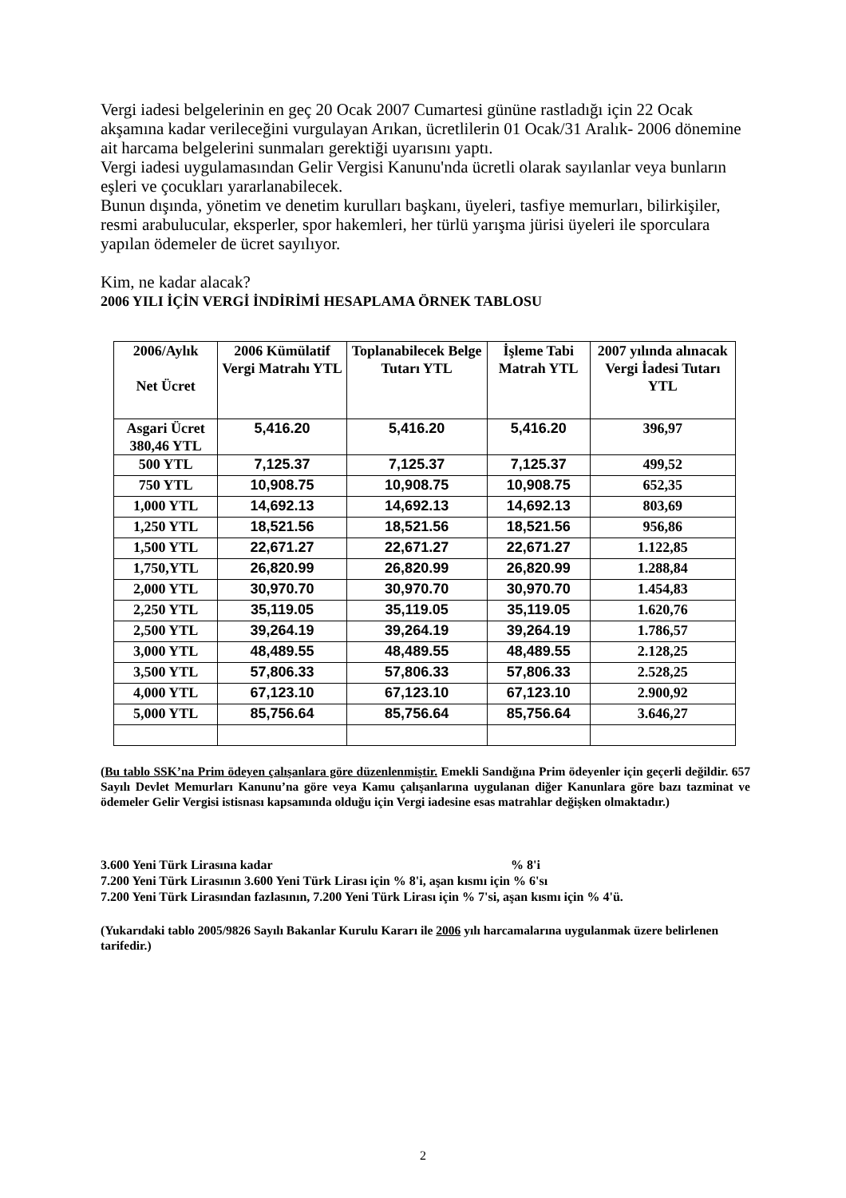Vergi iadesi belgelerinin en geç 20 Ocak 2007 Cumartesi gününe rastladığı için 22 Ocak akşamına kadar verileceğini vurgulayan Arıkan, ücretlilerin 01 Ocak/31 Aralık- 2006 dönemine ait harcama belgelerini sunmaları gerektiği uyarısını yaptı.
Vergi iadesi uygulamasından Gelir Vergisi Kanunu'nda ücretli olarak sayılanlar veya bunların eşleri ve çocukları yararlanabilecek.
Bunun dışında, yönetim ve denetim kurulları başkanı, üyeleri, tasfiye memurları, bilirkişiler, resmi arabulucular, eksperler, spor hakemleri, her türlü yarışma jürisi üyeleri ile sporculara yapılan ödemeler de ücret sayılıyor.
Kim, ne kadar alacak?
2006 YILI İÇİN VERGİ İNDİRİMİ HESAPLAMA ÖRNEK TABLOSU
| 2006/Aylık Net Ücret | 2006 Kümülatif Vergi Matrahı YTL | Toplanabilecek Belge Tutarı YTL | İşleme Tabi Matrah YTL | 2007 yılında alınacak Vergi İadesi Tutarı YTL |
| --- | --- | --- | --- | --- |
| Asgari Ücret 380,46 YTL | 5,416.20 | 5,416.20 | 5,416.20 | 396,97 |
| 500 YTL | 7,125.37 | 7,125.37 | 7,125.37 | 499,52 |
| 750 YTL | 10,908.75 | 10,908.75 | 10,908.75 | 652,35 |
| 1,000 YTL | 14,692.13 | 14,692.13 | 14,692.13 | 803,69 |
| 1,250 YTL | 18,521.56 | 18,521.56 | 18,521.56 | 956,86 |
| 1,500 YTL | 22,671.27 | 22,671.27 | 22,671.27 | 1.122,85 |
| 1,750,YTL | 26,820.99 | 26,820.99 | 26,820.99 | 1.288,84 |
| 2,000 YTL | 30,970.70 | 30,970.70 | 30,970.70 | 1.454,83 |
| 2,250 YTL | 35,119.05 | 35,119.05 | 35,119.05 | 1.620,76 |
| 2,500 YTL | 39,264.19 | 39,264.19 | 39,264.19 | 1.786,57 |
| 3,000 YTL | 48,489.55 | 48,489.55 | 48,489.55 | 2.128,25 |
| 3,500 YTL | 57,806.33 | 57,806.33 | 57,806.33 | 2.528,25 |
| 4,000 YTL | 67,123.10 | 67,123.10 | 67,123.10 | 2.900,92 |
| 5,000 YTL | 85,756.64 | 85,756.64 | 85,756.64 | 3.646,27 |
(Bu tablo SSK’na Prim ödeyen çalışanlara göre düzenlenmiştir. Emekli Sandığına Prim ödeyenler için geçerli değildir. 657 Sayılı Devlet Memurları Kanunu’na göre veya Kamu çalışanlarına uygulanan diğer Kanunlara göre bazı tazminat ve ödemeler Gelir Vergisi istisnası kapsamında olduğu için Vergi iadesine esas matrahlar değişken olmaktadır.)
3.600 Yeni Türk Lirasına kadar % 8'i
7.200 Yeni Türk Lirasının 3.600 Yeni Türk Lirası için % 8'i, aşan kısmı için % 6'sı
7.200 Yeni Türk Lirasından fazlasının, 7.200 Yeni Türk Lirası için % 7'si, aşan kısmı için % 4'ü.
(Yukarıdaki tablo 2005/9826 Sayılı Bakanlar Kurulu Kararı ile 2006 yılı harcamalarına uygulanmak üzere belirlenen tarifedir.)
2